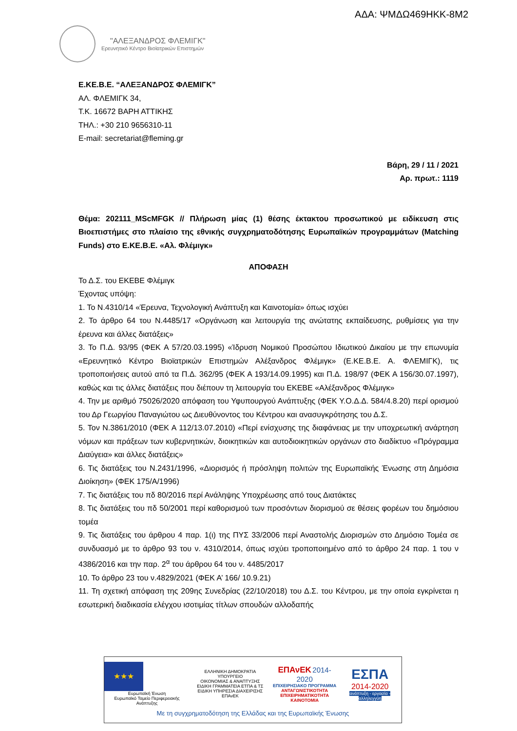ΑΔΑ: ΨΜΔΩ469ΗΚΚ-8Μ2
"ΑΛΕΞΑΝΔΡΟΣ ΦΛΕΜΙΓΚ"
Ερευνητικό Κέντρο Βιοϊατρικών Επιστημών
Ε.ΚΕ.Β.Ε. “ΑΛΕΞΑΝΔΡΟΣ ΦΛΕΜΙΓΚ”
ΑΛ. ΦΛΕΜΙΓΚ 34,
Τ.Κ. 16672 ΒΑΡΗ ΑΤΤΙΚΗΣ
ΤΗΛ.: +30 210 9656310-11
E-mail: secretariat@fleming.gr
Βάρη, 29 / 11 / 2021
Αρ. πρωτ.: 1119
Θέμα: 202111_MScMFGK // Πλήρωση μίας (1) θέσης έκτακτου προσωπικού με ειδίκευση στις Βιοεπιστήμες στο πλαίσιο της εθνικής συγχρηματοδότησης Ευρωπαϊκών προγραμμάτων (Matching Funds) στο Ε.ΚΕ.Β.Ε. «Αλ. Φλέμιγκ»
ΑΠΟΦΑΣΗ
Το Δ.Σ. του ΕΚΕΒΕ Φλέμιγκ
Έχοντας υπόψη:
1. Το Ν.4310/14 «Έρευνα, Τεχνολογική Ανάπτυξη και Καινοτομία» όπως ισχύει
2. Το άρθρο 64 του Ν.4485/17 «Οργάνωση και λειτουργία της ανώτατης εκπαίδευσης, ρυθμίσεις για την έρευνα και άλλες διατάξεις»
3. Το Π.Δ. 93/95 (ΦΕΚ Α 57/20.03.1995) «Ίδρυση Νομικού Προσώπου Ιδιωτικού Δικαίου με την επωνυμία «Ερευνητικό Κέντρο Βιοϊατρικών Επιστημών Αλέξανδρος Φλέμιγκ» (Ε.ΚΕ.Β.Ε. Α. ΦΛΕΜΙΓΚ), τις τροποποιήσεις αυτού από τα Π.Δ. 362/95 (ΦΕΚ Α 193/14.09.1995) και Π.Δ. 198/97 (ΦΕΚ Α 156/30.07.1997), καθώς και τις άλλες διατάξεις που διέπουν τη λειτουργία του ΕΚΕΒΕ «Αλέξανδρος Φλέμιγκ»
4. Την με αριθμό 75026/2020 απόφαση του Υφυπουργού Ανάπτυξης (ΦΕΚ Υ.Ο.Δ.Δ. 584/4.8.20) περί ορισμού του Δρ Γεωργίου Παναγιώτου ως Διευθύνοντος του Κέντρου και ανασυγκρότησης του Δ.Σ.
5. Τον Ν.3861/2010 (ΦΕΚ Α 112/13.07.2010) «Περί ενίσχυσης της διαφάνειας με την υποχρεωτική ανάρτηση νόμων και πράξεων των κυβερνητικών, διοικητικών και αυτοδιοικητικών οργάνων στο διαδίκτυο «Πρόγραμμα Διαύγεια» και άλλες διατάξεις»
6. Τις διατάξεις του Ν.2431/1996, «Διορισμός ή πρόσληψη πολιτών της Ευρωπαϊκής Ένωσης στη Δημόσια Διοίκηση» (ΦΕΚ 175/Α/1996)
7. Τις διατάξεις του πδ 80/2016 περί Ανάληψης Υποχρέωσης από τους Διατάκτες
8. Τις διατάξεις του πδ 50/2001 περί καθορισμού των προσόντων διορισμού σε θέσεις φορέων του δημόσιου τομέα
9. Τις διατάξεις του άρθρου 4 παρ. 1(ι) της ΠΥΣ 33/2006 περί Αναστολής Διορισμών στο Δημόσιο Τομέα σε συνδυασμό με το άρθρο 93 του ν. 4310/2014, όπως ισχύει τροποποιημένο από το άρθρο 24 παρ. 1 του ν 4386/2016 και την παρ. 2<sup>α</sup> του άρθρου 64 του ν. 4485/2017
10. Το άρθρο 23 του ν.4829/2021 (ΦΕΚ Α’ 166/ 10.9.21)
11. Τη σχετική απόφαση της 209ης Συνεδρίας (22/10/2018) του Δ.Σ. του Κέντρου, με την οποία εγκρίνεται η εσωτερική διαδικασία ελέγχου ισοτιμίας τίτλων σπουδών αλλοδαπής
★★★
Ευρωπαϊκή Ένωση
Ευρωπαϊκό Ταμείο Περιφερειακής Ανάπτυξης
ΕΛΛΗΝΙΚΗ ΔΗΜΟΚΡΑΤΙΑ
ΥΠΟΥΡΓΕΙΟ
ΟΙΚΟΝΟΜΙΑΣ & ΑΝΑΠΤΥΞΗΣ
ΕΙΔΙΚΗ ΓΡΑΜΜΑΤΕΙΑ ΕΤΠΑ & ΤΣ
ΕΙΔΙΚΗ ΥΠΗΡΕΣΙΑ ΔΙΑΧΕΙΡΙΣΗΣ ΕΠΑνΕΚ
ΕΠΑνΕΚ 2014-2020
ΕΠΙΧΕΙΡΗΣΙΑΚΟ ΠΡΟΓΡΑΜΜΑ
ΑΝΤΑΓΩΝΙΣΤΙΚΟΤΗΤΑ
ΕΠΙΧΕΙΡΗΜΑΤΙΚΟΤΗΤΑ
ΚΑΙΝΟΤΟΜΙΑ
ΕΣΠΑ
2014-2020
ανάπτυξη - εργασία - αλληλεγγύη
Με τη συγχρηματοδότηση της Ελλάδας και της Ευρωπαϊκής Ένωσης